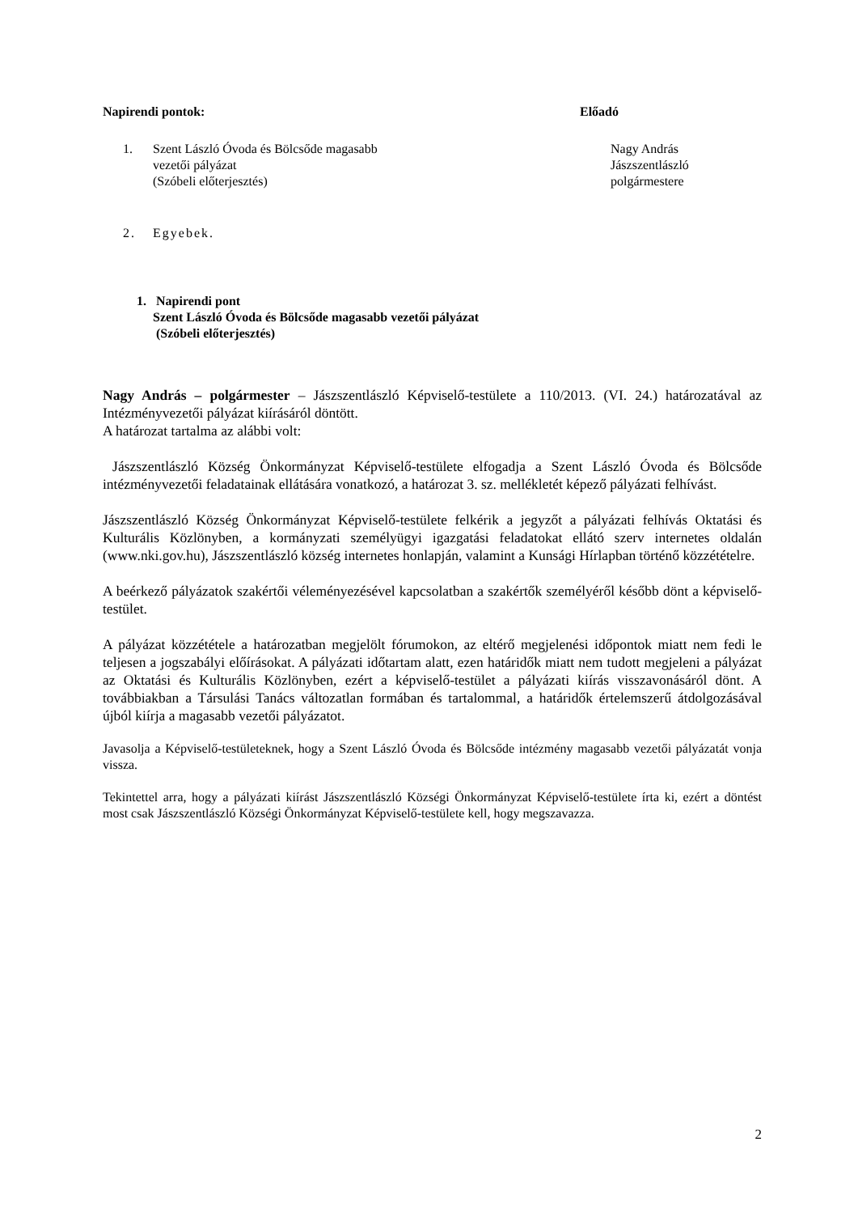Napirendi pontok: Előadó
1. Szent László Óvoda és Bölcsőde magasabb
vezetői pályázat
(Szóbeli előterjesztés)
Nagy András
Jászszentlászló
polgármestere
2. Egyebek.
1. Napirendi pont
Szent László Óvoda és Bölcsőde magasabb vezetői pályázat
(Szóbeli előterjesztés)
Nagy András – polgármester – Jászszentlászló Képviselő-testülete a 110/2013. (VI. 24.) határozatával az Intézményvezetői pályázat kiírásáról döntött.
A határozat tartalma az alábbi volt:
Jászszentlászló Község Önkormányzat Képviselő-testülete elfogadja a Szent László Óvoda és Bölcsőde intézményvezetői feladatainak ellátására vonatkozó, a határozat 3. sz. mellékletét képező pályázati felhívást.
Jászszentlászló Község Önkormányzat Képviselő-testülete felkérik a jegyzőt a pályázati felhívás Oktatási és Kulturális Közlönyben, a kormányzati személyügyi igazgatási feladatokat ellátó szerv internetes oldalán (www.nki.gov.hu), Jászszentlászló község internetes honlapján, valamint a Kunsági Hírlapban történő közzétételre.
A beérkező pályázatok szakértői véleményezésével kapcsolatban a szakértők személyéről később dönt a képviselő-testület.
A pályázat közzététele a határozatban megjelölt fórumokon, az eltérő megjelenési időpontok miatt nem fedi le teljesen a jogszabályi előírásokat. A pályázati időtartam alatt, ezen határidők miatt nem tudott megjeleni a pályázat az Oktatási és Kulturális Közlönyben, ezért a képviselő-testület a pályázati kiírás visszavonásáról dönt. A továbbiakban a Társulási Tanács változatlan formában és tartalommal, a határidők értelemszerű átdolgozásával újból kiírja a magasabb vezetői pályázatot.
Javasolja a Képviselő-testületeknek, hogy a Szent László Óvoda és Bölcsőde intézmény magasabb vezetői pályázatát vonja vissza.
Tekintettel arra, hogy a pályázati kiírást Jászszentlászló Községi Önkormányzat Képviselő-testülete írta ki, ezért a döntést most csak Jászszentlászló Községi Önkormányzat Képviselő-testülete kell, hogy megszavazza.
2